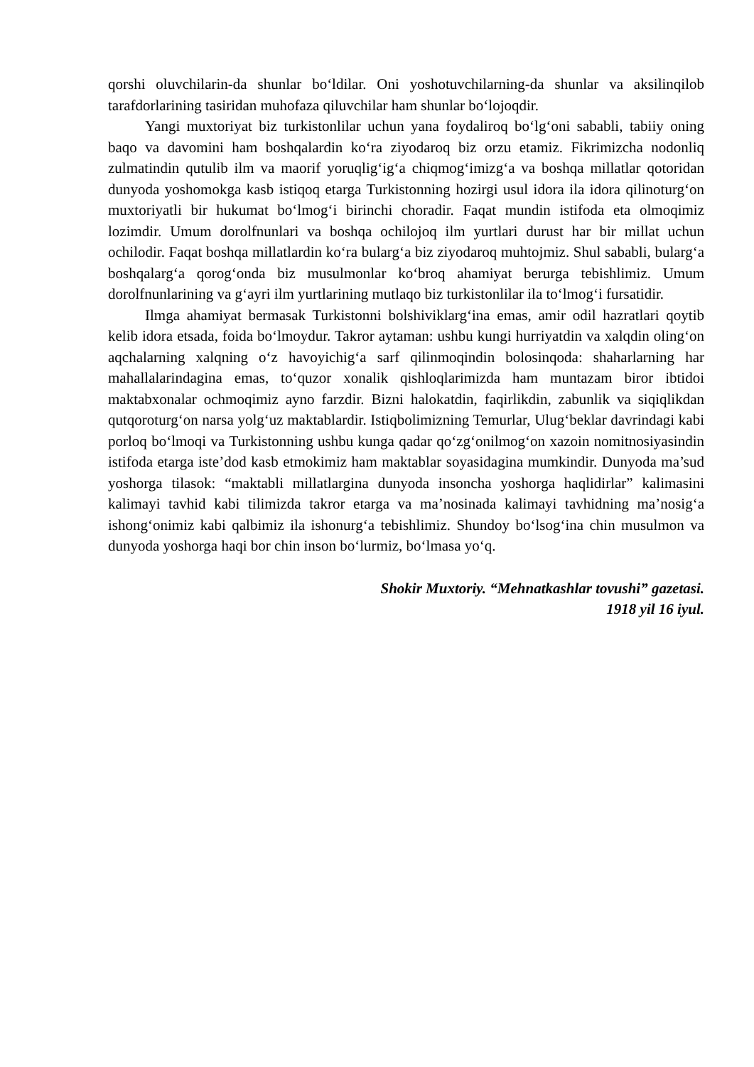qorshi oluvchilarin-da shunlar bo‘ldilar. Oni yoshotuvchilarning-da shunlar va aksilinqilob tarafdorlarining tasiridan muhofaza qiluvchilar ham shunlar bo‘lojoqdir.
Yangi muxtoriyat biz turkistonlilar uchun yana foydaliroq bo‘lg‘oni sababli, tabiiy oning baqo va davomini ham boshqalardin ko‘ra ziyodaroq biz orzu etamiz. Fikrimizcha nodonliq zulmatindin qutulib ilm va maorif yoruqlig‘ig‘a chiqmog‘imizg‘a va boshqa millatlar qotoridan dunyoda yoshomokga kasb istiqoq etarga Turkistonning hozirgi usul idora ila idora qilinoturg‘on muxtoriyatli bir hukumat bo‘lmog‘i birinchi choradir. Faqat mundin istifoda eta olmoqimiz lozimdir. Umum dorolfnunlari va boshqa ochilojoq ilm yurtlari durust har bir millat uchun ochilodir. Faqat boshqa millatlardin ko‘ra bularg‘a biz ziyodaroq muhtojmiz. Shul sababli, bularg‘a boshqalarg‘a qorog‘onda biz musulmonlar ko‘broq ahamiyat berurga tebishlimiz. Umum dorolfnunlarining va g‘ayri ilm yurtlarining mutlaqo biz turkistonlilar ila to‘lmog‘i fursatidir.
Ilmga ahamiyat bermasak Turkistonni bolshiviklarg‘ina emas, amir odil hazratlari qoytib kelib idora etsada, foida bo‘lmoydur. Takror aytaman: ushbu kungi hurriyatdin va xalqdin oling‘on aqchalarning xalqning o‘z havoyichig‘a sarf qilinmoqindin bolosinqoda: shaharlarning har mahallalarindagina emas, to‘quzor xonalik qishloqlarimizda ham muntazam biror ibtidoi maktabxonalar ochmoqimiz ayno farzdir. Bizni halokatdin, faqirlikdin, zabunlik va siqiqlikdan qutqoroturg‘on narsa yolg‘uz maktablardir. Istiqbolimizning Temurlar, Ulug‘beklar davrindagi kabi porloq bo‘lmoqi va Turkistonning ushbu kunga qadar qo‘zg‘onilmog‘on xazoin nomitnosiyasindin istifoda etarga iste’dod kasb etmokimiz ham maktablar soyasidagina mumkindir. Dunyoda ma’sud yoshorga tilasok: “maktabli millatlargina dunyoda insoncha yoshorga haqlidirlar” kalimasini kalimayi tavhid kabi tilimizda takror etarga va ma’nosinada kalimayi tavhidning ma’nosig‘a ishong‘onimiz kabi qalbimiz ila ishonurg‘a tebishlimiz. Shundoy bo‘lsog‘ina chin musulmon va dunyoda yoshorga haqi bor chin inson bo‘lurmiz, bo‘lmasa yo‘q.
Shokir Muxtoriy. “Mehnatkashlar tovushi” gazetasi.
1918 yil 16 iyul.